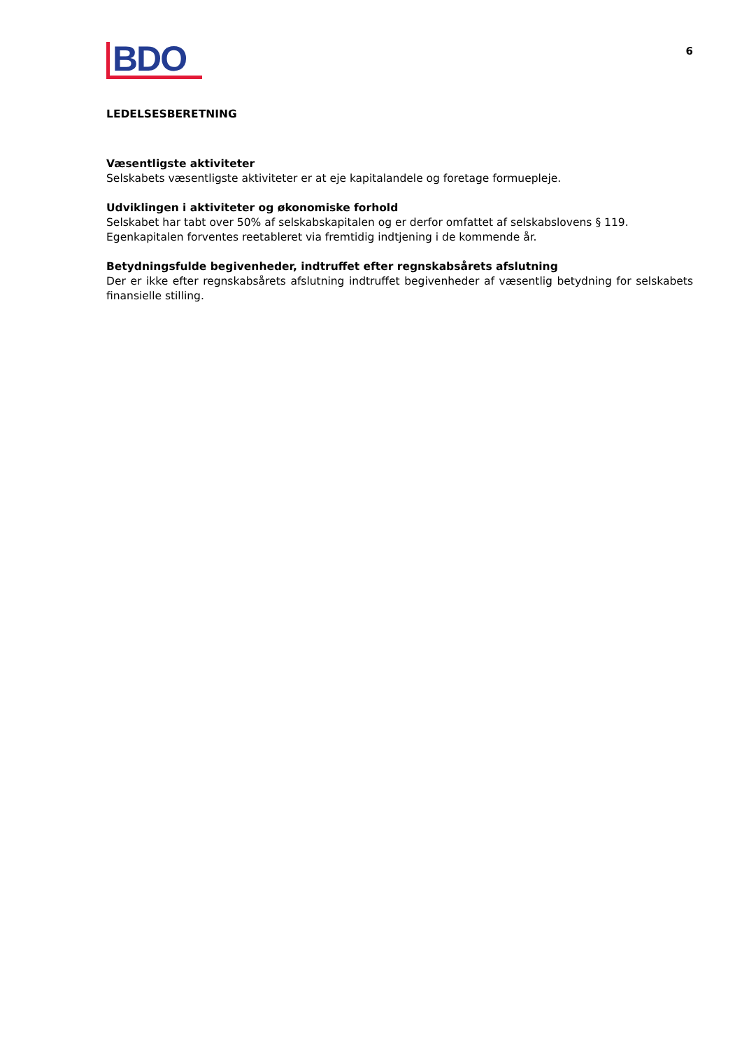BDO
6
LEDELSESBERETNING
Væsentligste aktiviteter
Selskabets væsentligste aktiviteter er at eje kapitalandele og foretage formuepleje.
Udviklingen i aktiviteter og økonomiske forhold
Selskabet har tabt over 50% af selskabskapitalen og er derfor omfattet af selskabslovens § 119.
Egenkapitalen forventes reetableret via fremtidig indtjening i de kommende år.
Betydningsfulde begivenheder, indtruffet efter regnskabsårets afslutning
Der er ikke efter regnskabsårets afslutning indtruffet begivenheder af væsentlig betydning for selskabets finansielle stilling.